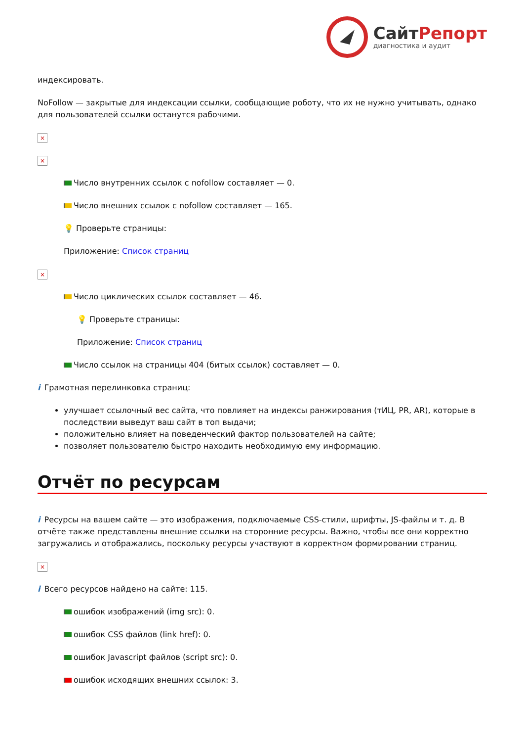СайтРепорт
диагностика и аудит
индексировать.
NoFollow — закрытые для индексации ссылки, сообщающие роботу, что их не нужно учитывать, однако для пользователей ссылки останутся рабочими.
×
×
Число внутренних ссылок с nofollow составляет — 0.
Число внешних ссылок с nofollow составляет — 165.
💡 Проверьте страницы:
Приложение: Список страниц
×
Число циклических ссылок составляет — 46.
💡 Проверьте страницы:
Приложение: Список страниц
Число ссылок на страницы 404 (битых ссылок) составляет — 0.
i Грамотная перелинковка страниц:
улучшает ссылочный вес сайта, что повлияет на индексы ранжирования (тИЦ, PR, AR), которые в последствии выведут ваш сайт в топ выдачи;
положительно влияет на поведенческий фактор пользователей на сайте;
позволяет пользователю быстро находить необходимую ему информацию.
Отчёт по ресурсам
i Ресурсы на вашем сайте — это изображения, подключаемые CSS-стили, шрифты, JS-файлы и т. д. В отчёте также представлены внешние ссылки на сторонние ресурсы. Важно, чтобы все они корректно загружались и отображались, поскольку ресурсы участвуют в корректном формировании страниц.
×
i Всего ресурсов найдено на сайте: 115.
ошибок изображений (img src): 0.
ошибок CSS файлов (link href): 0.
ошибок Javascript файлов (script src): 0.
ошибок исходящих внешних ссылок: 3.